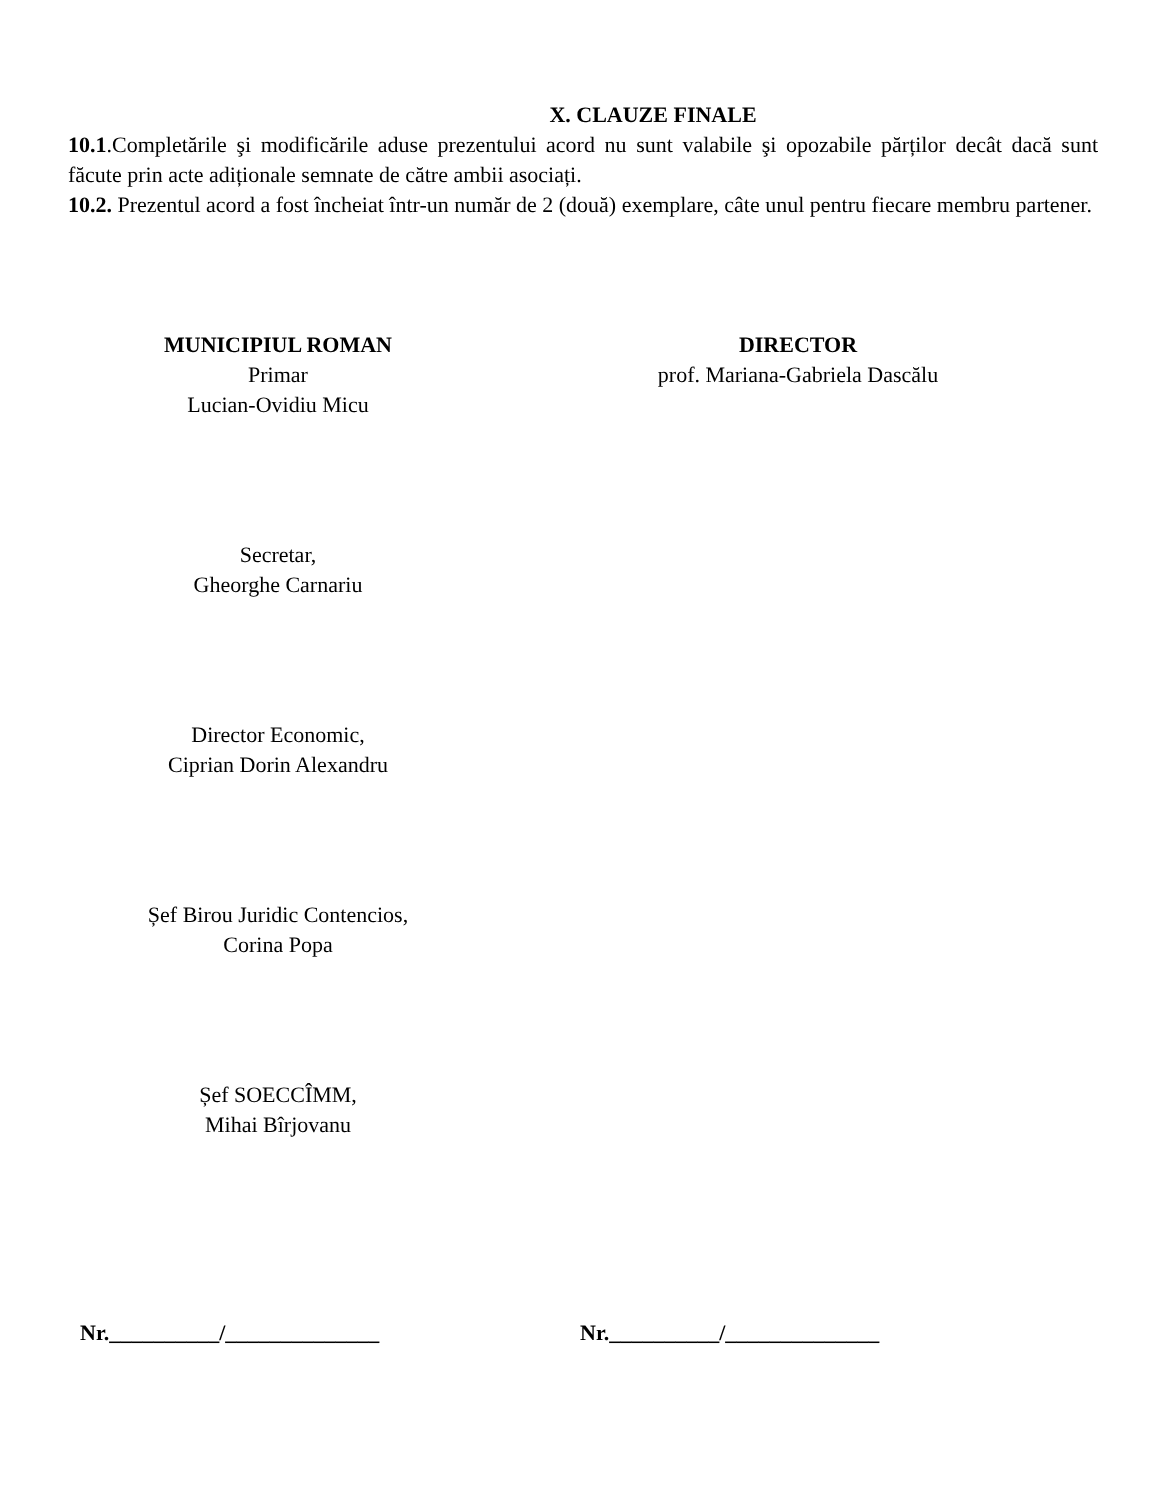X. CLAUZE FINALE
10.1.Completările şi modificările aduse prezentului acord nu sunt valabile şi opozabile părților decât dacă sunt făcute prin acte adiționale semnate de către ambii asociați.
10.2. Prezentul acord a fost încheiat într-un număr de 2 (două) exemplare, câte unul pentru fiecare membru partener.
MUNICIPIUL ROMAN
Primar
Lucian-Ovidiu Micu
Secretar,
Gheorghe Carnariu
Director Economic,
Ciprian Dorin Alexandru
Șef Birou Juridic Contencios,
Corina Popa
Șef SOECCÎMM,
Mihai Bîrjovanu
DIRECTOR
prof. Mariana-Gabriela Dascălu
Nr.__________/______________ Nr.__________/______________